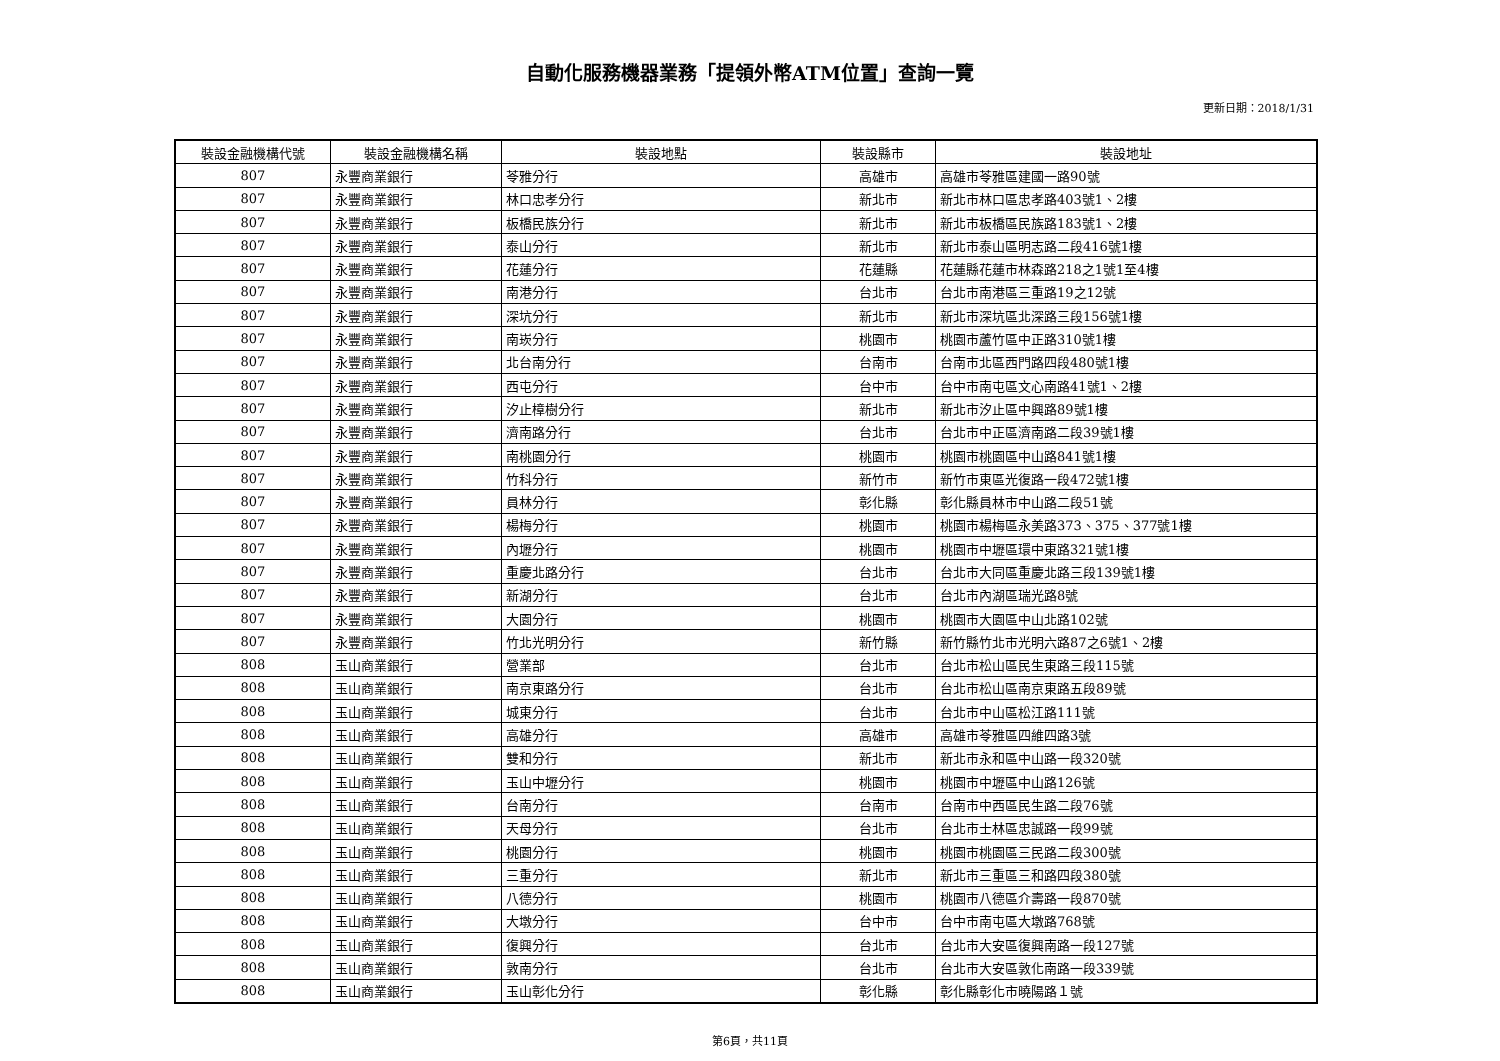自動化服務機器業務「提領外幣ATM位置」查詢一覽
更新日期：2018/1/31
| 裝設金融機構代號 | 裝設金融機構名稱 | 裝設地點 | 裝設縣市 | 裝設地址 |
| --- | --- | --- | --- | --- |
| 807 | 永豐商業銀行 | 苓雅分行 | 高雄市 | 高雄市苓雅區建國一路90號 |
| 807 | 永豐商業銀行 | 林口忠孝分行 | 新北市 | 新北市林口區忠孝路403號1、2樓 |
| 807 | 永豐商業銀行 | 板橋民族分行 | 新北市 | 新北市板橋區民族路183號1、2樓 |
| 807 | 永豐商業銀行 | 泰山分行 | 新北市 | 新北市泰山區明志路二段416號1樓 |
| 807 | 永豐商業銀行 | 花蓮分行 | 花蓮縣 | 花蓮縣花蓮市林森路218之1號1至4樓 |
| 807 | 永豐商業銀行 | 南港分行 | 台北市 | 台北市南港區三重路19之12號 |
| 807 | 永豐商業銀行 | 深坑分行 | 新北市 | 新北市深坑區北深路三段156號1樓 |
| 807 | 永豐商業銀行 | 南崁分行 | 桃園市 | 桃園市蘆竹區中正路310號1樓 |
| 807 | 永豐商業銀行 | 北台南分行 | 台南市 | 台南市北區西門路四段480號1樓 |
| 807 | 永豐商業銀行 | 西屯分行 | 台中市 | 台中市南屯區文心南路41號1、2樓 |
| 807 | 永豐商業銀行 | 汐止樟樹分行 | 新北市 | 新北市汐止區中興路89號1樓 |
| 807 | 永豐商業銀行 | 濟南路分行 | 台北市 | 台北市中正區濟南路二段39號1樓 |
| 807 | 永豐商業銀行 | 南桃園分行 | 桃園市 | 桃園市桃園區中山路841號1樓 |
| 807 | 永豐商業銀行 | 竹科分行 | 新竹市 | 新竹市東區光復路一段472號1樓 |
| 807 | 永豐商業銀行 | 員林分行 | 彰化縣 | 彰化縣員林市中山路二段51號 |
| 807 | 永豐商業銀行 | 楊梅分行 | 桃園市 | 桃園市楊梅區永美路373、375、377號1樓 |
| 807 | 永豐商業銀行 | 內壢分行 | 桃園市 | 桃園市中壢區環中東路321號1樓 |
| 807 | 永豐商業銀行 | 重慶北路分行 | 台北市 | 台北市大同區重慶北路三段139號1樓 |
| 807 | 永豐商業銀行 | 新湖分行 | 台北市 | 台北市內湖區瑞光路8號 |
| 807 | 永豐商業銀行 | 大園分行 | 桃園市 | 桃園市大園區中山北路102號 |
| 807 | 永豐商業銀行 | 竹北光明分行 | 新竹縣 | 新竹縣竹北市光明六路87之6號1、2樓 |
| 808 | 玉山商業銀行 | 營業部 | 台北市 | 台北市松山區民生東路三段115號 |
| 808 | 玉山商業銀行 | 南京東路分行 | 台北市 | 台北市松山區南京東路五段89號 |
| 808 | 玉山商業銀行 | 城東分行 | 台北市 | 台北市中山區松江路111號 |
| 808 | 玉山商業銀行 | 高雄分行 | 高雄市 | 高雄市苓雅區四維四路3號 |
| 808 | 玉山商業銀行 | 雙和分行 | 新北市 | 新北市永和區中山路一段320號 |
| 808 | 玉山商業銀行 | 玉山中壢分行 | 桃園市 | 桃園市中壢區中山路126號 |
| 808 | 玉山商業銀行 | 台南分行 | 台南市 | 台南市中西區民生路二段76號 |
| 808 | 玉山商業銀行 | 天母分行 | 台北市 | 台北市士林區忠誠路一段99號 |
| 808 | 玉山商業銀行 | 桃園分行 | 桃園市 | 桃園市桃園區三民路二段300號 |
| 808 | 玉山商業銀行 | 三重分行 | 新北市 | 新北市三重區三和路四段380號 |
| 808 | 玉山商業銀行 | 八德分行 | 桃園市 | 桃園市八德區介壽路一段870號 |
| 808 | 玉山商業銀行 | 大墩分行 | 台中市 | 台中市南屯區大墩路768號 |
| 808 | 玉山商業銀行 | 復興分行 | 台北市 | 台北市大安區復興南路一段127號 |
| 808 | 玉山商業銀行 | 敦南分行 | 台北市 | 台北市大安區敦化南路一段339號 |
| 808 | 玉山商業銀行 | 玉山彰化分行 | 彰化縣 | 彰化縣彰化市曉陽路１號 |
第6頁，共11頁